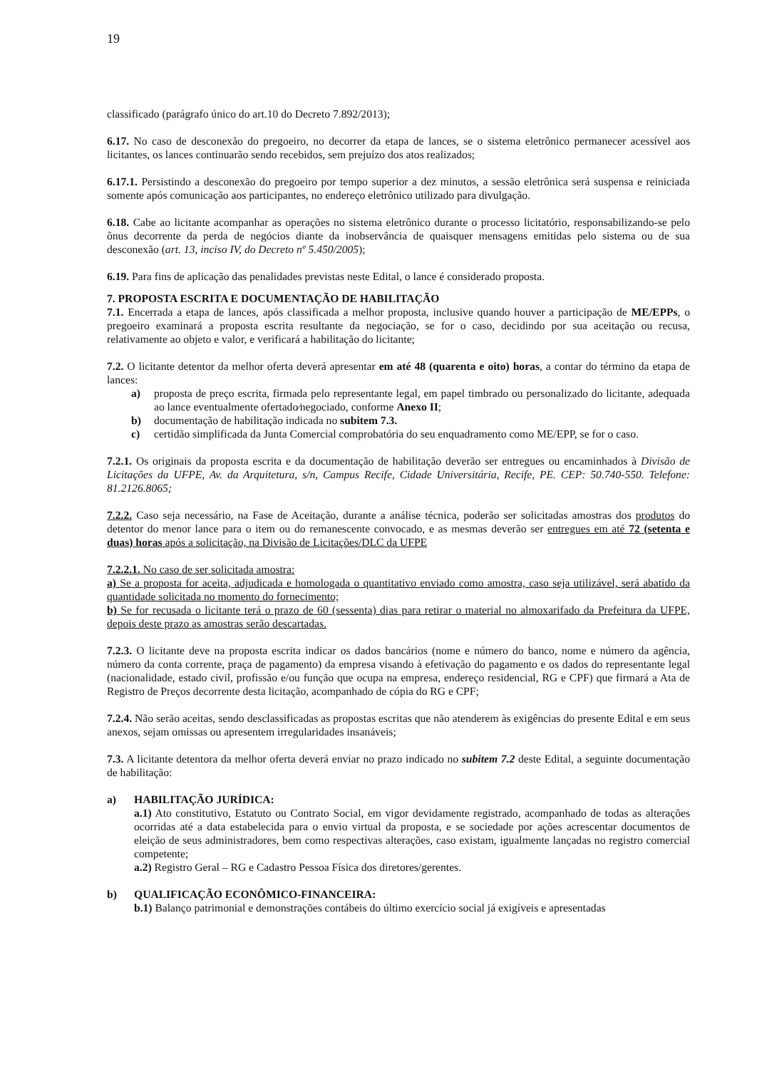19
classificado (parágrafo único do art.10 do Decreto 7.892/2013);
6.17. No caso de desconexão do pregoeiro, no decorrer da etapa de lances, se o sistema eletrônico permanecer acessível aos licitantes, os lances continuarão sendo recebidos, sem prejuízo dos atos realizados;
6.17.1. Persistindo a desconexão do pregoeiro por tempo superior a dez minutos, a sessão eletrônica será suspensa e reiniciada somente após comunicação aos participantes, no endereço eletrônico utilizado para divulgação.
6.18. Cabe ao licitante acompanhar as operações no sistema eletrônico durante o processo licitatório, responsabilizando-se pelo ônus decorrente da perda de negócios diante da inobservância de quaisquer mensagens emitidas pelo sistema ou de sua desconexão (art. 13, inciso IV, do Decreto nº 5.450/2005);
6.19. Para fins de aplicação das penalidades previstas neste Edital, o lance é considerado proposta.
7. PROPOSTA ESCRITA E DOCUMENTAÇÃO DE HABILITAÇÃO
7.1. Encerrada a etapa de lances, após classificada a melhor proposta, inclusive quando houver a participação de ME/EPPs, o pregoeiro examinará a proposta escrita resultante da negociação, se for o caso, decidindo por sua aceitação ou recusa, relativamente ao objeto e valor, e verificará a habilitação do licitante;
7.2. O licitante detentor da melhor oferta deverá apresentar em até 48 (quarenta e oito) horas, a contar do término da etapa de lances:
a) proposta de preço escrita, firmada pelo representante legal, em papel timbrado ou personalizado do licitante, adequada ao lance eventualmente ofertado⁄negociado, conforme Anexo II;
b) documentação de habilitação indicada no subitem 7.3.
c) certidão simplificada da Junta Comercial comprobatória do seu enquadramento como ME/EPP, se for o caso.
7.2.1. Os originais da proposta escrita e da documentação de habilitação deverão ser entregues ou encaminhados à Divisão de Licitações da UFPE, Av. da Arquitetura, s/n, Campus Recife, Cidade Universitária, Recife, PE. CEP: 50.740-550. Telefone: 81.2126.8065;
7.2.2. Caso seja necessário, na Fase de Aceitação, durante a análise técnica, poderão ser solicitadas amostras dos produtos do detentor do menor lance para o item ou do remanescente convocado, e as mesmas deverão ser entregues em até 72 (setenta e duas) horas após a solicitação, na Divisão de Licitações/DLC da UFPE
7.2.2.1. No caso de ser solicitada amostra:
a) Se a proposta for aceita, adjudicada e homologada o quantitativo enviado como amostra, caso seja utilizável, será abatido da quantidade solicitada no momento do fornecimento;
b) Se for recusada o licitante terá o prazo de 60 (sessenta) dias para retirar o material no almoxarifado da Prefeitura da UFPE, depois deste prazo as amostras serão descartadas.
7.2.3. O licitante deve na proposta escrita indicar os dados bancários (nome e número do banco, nome e número da agência, número da conta corrente, praça de pagamento) da empresa visando à efetivação do pagamento e os dados do representante legal (nacionalidade, estado civil, profissão e/ou função que ocupa na empresa, endereço residencial, RG e CPF) que firmará a Ata de Registro de Preços decorrente desta licitação, acompanhado de cópia do RG e CPF;
7.2.4. Não serão aceitas, sendo desclassificadas as propostas escritas que não atenderem às exigências do presente Edital e em seus anexos, sejam omissas ou apresentem irregularidades insanáveis;
7.3. A licitante detentora da melhor oferta deverá enviar no prazo indicado no subitem 7.2 deste Edital, a seguinte documentação de habilitação:
a) HABILITAÇÃO JURÍDICA:
a.1) Ato constitutivo, Estatuto ou Contrato Social, em vigor devidamente registrado, acompanhado de todas as alterações ocorridas até a data estabelecida para o envio virtual da proposta, e se sociedade por ações acrescentar documentos de eleição de seus administradores, bem como respectivas alterações, caso existam, igualmente lançadas no registro comercial competente;
a.2) Registro Geral – RG e Cadastro Pessoa Física dos diretores/gerentes.
b) QUALIFICAÇÃO ECONÔMICO-FINANCEIRA:
b.1) Balanço patrimonial e demonstrações contábeis do último exercício social já exigíveis e apresentadas